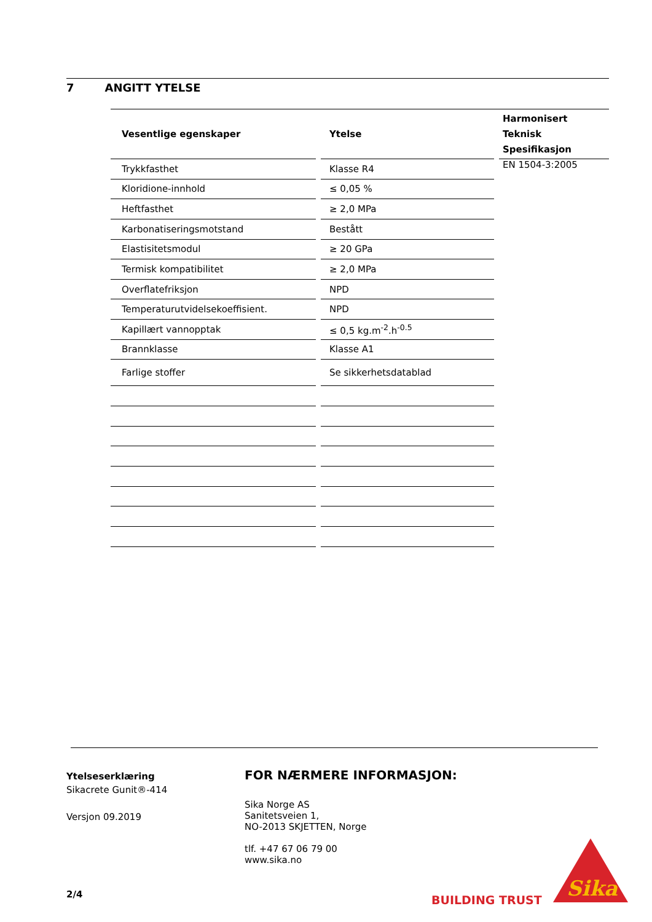7 ANGITT YTELSE
| Vesentlige egenskaper | | Ytelse | | Harmonisert Teknisk Spesifikasjon |
| --- | --- | --- | --- | --- |
| Trykkfasthet | | Klasse R4 | | EN 1504-3:2005 |
| Kloridione-innhold | | ≤ 0,05 % | | |
| Heftfasthet | | ≥ 2,0 MPa | | |
| Karbonatiseringsmotstand | | Bestått | | |
| Elastisitetsmodul | | ≥ 20 GPa | | |
| Termisk kompatibilitet | | ≥ 2,0 MPa | | |
| Overflatefriksjon | | NPD | | |
| Temperaturutvidelsekoeffisient. | | NPD | | |
| Kapillært vannopptak | | ≤ 0,5 kg.m<sup>-2</sup>.h<sup>-0.5</sup> | | |
| Brannklasse | | Klasse A1 | | |
| Farlige stoffer | | Se sikkerhetsdatablad | | |
Ytelseserklæring
Sikacrete Gunit®-414
Versjon 09.2019
FOR NÆRMERE INFORMASJON:
Sika Norge AS
Sanitetsveien 1,
NO-2013 SKJETTEN, Norge
tlf. +47 67 06 79 00
www.sika.no
2/4 BUILDING TRUST
Sika